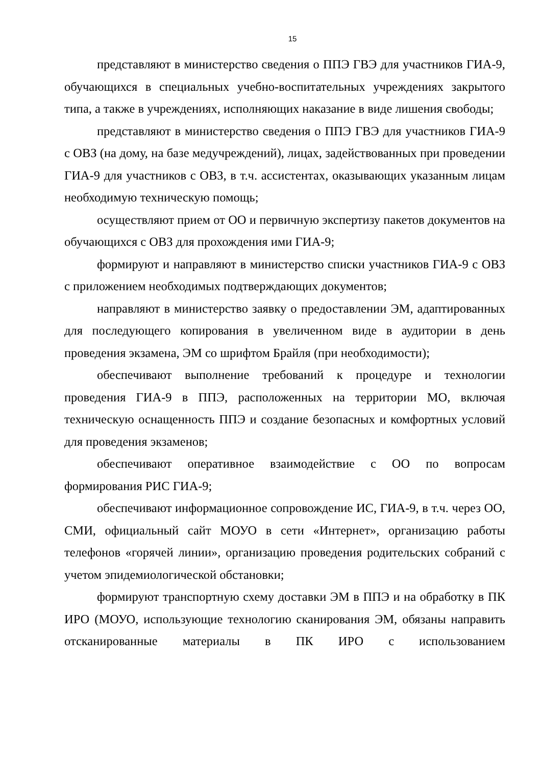15
представляют в министерство сведения о ППЭ ГВЭ для участников ГИА-9, обучающихся в специальных учебно-воспитательных учреждениях закрытого типа, а также в учреждениях, исполняющих наказание в виде лишения свободы;
представляют в министерство сведения о ППЭ ГВЭ для участников ГИА-9 с ОВЗ (на дому, на базе медучреждений), лицах, задействованных при проведении ГИА-9 для участников с ОВЗ, в т.ч. ассистентах, оказывающих указанным лицам необходимую техническую помощь;
осуществляют прием от ОО и первичную экспертизу пакетов документов на обучающихся с ОВЗ для прохождения ими ГИА-9;
формируют и направляют в министерство списки участников ГИА-9 с ОВЗ с приложением необходимых подтверждающих документов;
направляют в министерство заявку о предоставлении ЭМ, адаптированных для последующего копирования в увеличенном виде в аудитории в день проведения экзамена, ЭМ со шрифтом Брайля (при необходимости);
обеспечивают выполнение требований к процедуре и технологии проведения ГИА-9 в ППЭ, расположенных на территории МО, включая техническую оснащенность ППЭ и создание безопасных и комфортных условий для проведения экзаменов;
обеспечивают оперативное взаимодействие с ОО по вопросам формирования РИС ГИА-9;
обеспечивают информационное сопровождение ИС, ГИА-9, в т.ч. через ОО, СМИ, официальный сайт МОУО в сети «Интернет», организацию работы телефонов «горячей линии», организацию проведения родительских собраний с учетом эпидемиологической обстановки;
формируют транспортную схему доставки ЭМ в ППЭ и на обработку в ПК ИРО (МОУО, использующие технологию сканирования ЭМ, обязаны направить отсканированные материалы в ПК ИРО с использованием